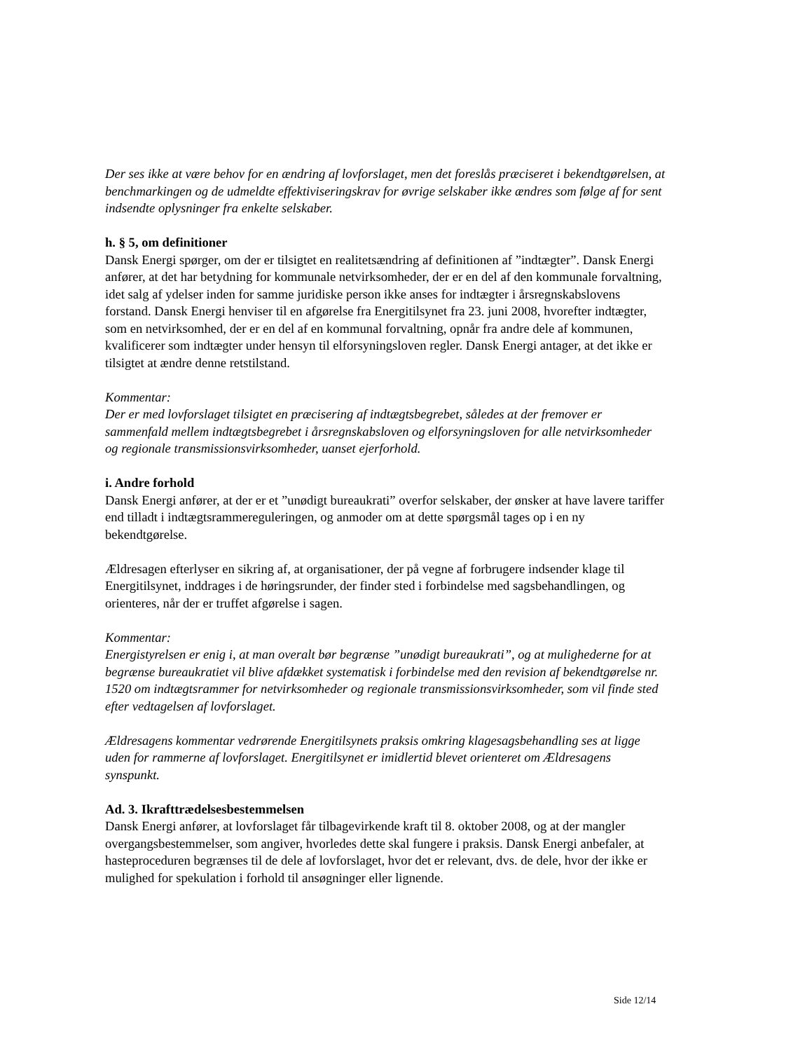Der ses ikke at være behov for en ændring af lovforslaget, men det foreslås præciseret i bekendtgørelsen, at benchmarkingen og de udmeldte effektiviseringskrav for øvrige selskaber ikke ændres som følge af for sent indsendte oplysninger fra enkelte selskaber.
h. § 5, om definitioner
Dansk Energi spørger, om der er tilsigtet en realitetsændring af definitionen af ”indtægter”. Dansk Energi anfører, at det har betydning for kommunale netvirksomheder, der er en del af den kommunale forvaltning, idet salg af ydelser inden for samme juridiske person ikke anses for indtægter i årsregnskabslovens forstand. Dansk Energi henviser til en afgørelse fra Energitilsynet fra 23. juni 2008, hvorefter indtægter, som en netvirksomhed, der er en del af en kommunal forvaltning, opnår fra andre dele af kommunen, kvalificerer som indtægter under hensyn til elforsyningsloven regler. Dansk Energi antager, at det ikke er tilsigtet at ændre denne retstilstand.
Kommentar:
Der er med lovforslaget tilsigtet en præcisering af indtægtsbegrebet, således at der fremover er sammenfald mellem indtægtsbegrebet i årsregnskabsloven og elforsyningsloven for alle netvirksomheder og regionale transmissionsvirksomheder, uanset ejerforhold.
i. Andre forhold
Dansk Energi anfører, at der er et ”unødigt bureaukrati” overfor selskaber, der ønsker at have lavere tariffer end tilladt i indtægtsrammereguleringen, og anmoder om at dette spørgsmål tages op i en ny bekendtgørelse.
Ældresagen efterlyser en sikring af, at organisationer, der på vegne af forbrugere indsender klage til Energitilsynet, inddrages i de høringsrunder, der finder sted i forbindelse med sagsbehandlingen, og orienteres, når der er truffet afgørelse i sagen.
Kommentar:
Energistyrelsen er enig i, at man overalt bør begrænse ”unødigt bureaukrati”, og at mulighederne for at begrænse bureaukratiet vil blive afdækket systematisk i forbindelse med den revision af bekendtgørelse nr. 1520 om indtægtsrammer for netvirksomheder og regionale transmissionsvirksomheder, som vil finde sted efter vedtagelsen af lovforslaget.
Ældresagens kommentar vedrørende Energitilsynets praksis omkring klagesagsbehandling ses at ligge uden for rammerne af lovforslaget. Energitilsynet er imidlertid blevet orienteret om Ældresagens synspunkt.
Ad. 3. Ikrafttrædelsesbestemmelsen
Dansk Energi anfører, at lovforslaget får tilbagevirkende kraft til 8. oktober 2008, og at der mangler overgangsbestemmelser, som angiver, hvorledes dette skal fungere i praksis. Dansk Energi anbefaler, at hasteproceduren begrænses til de dele af lovforslaget, hvor det er relevant, dvs. de dele, hvor der ikke er mulighed for spekulation i forhold til ansøgninger eller lignende.
Side 12/14